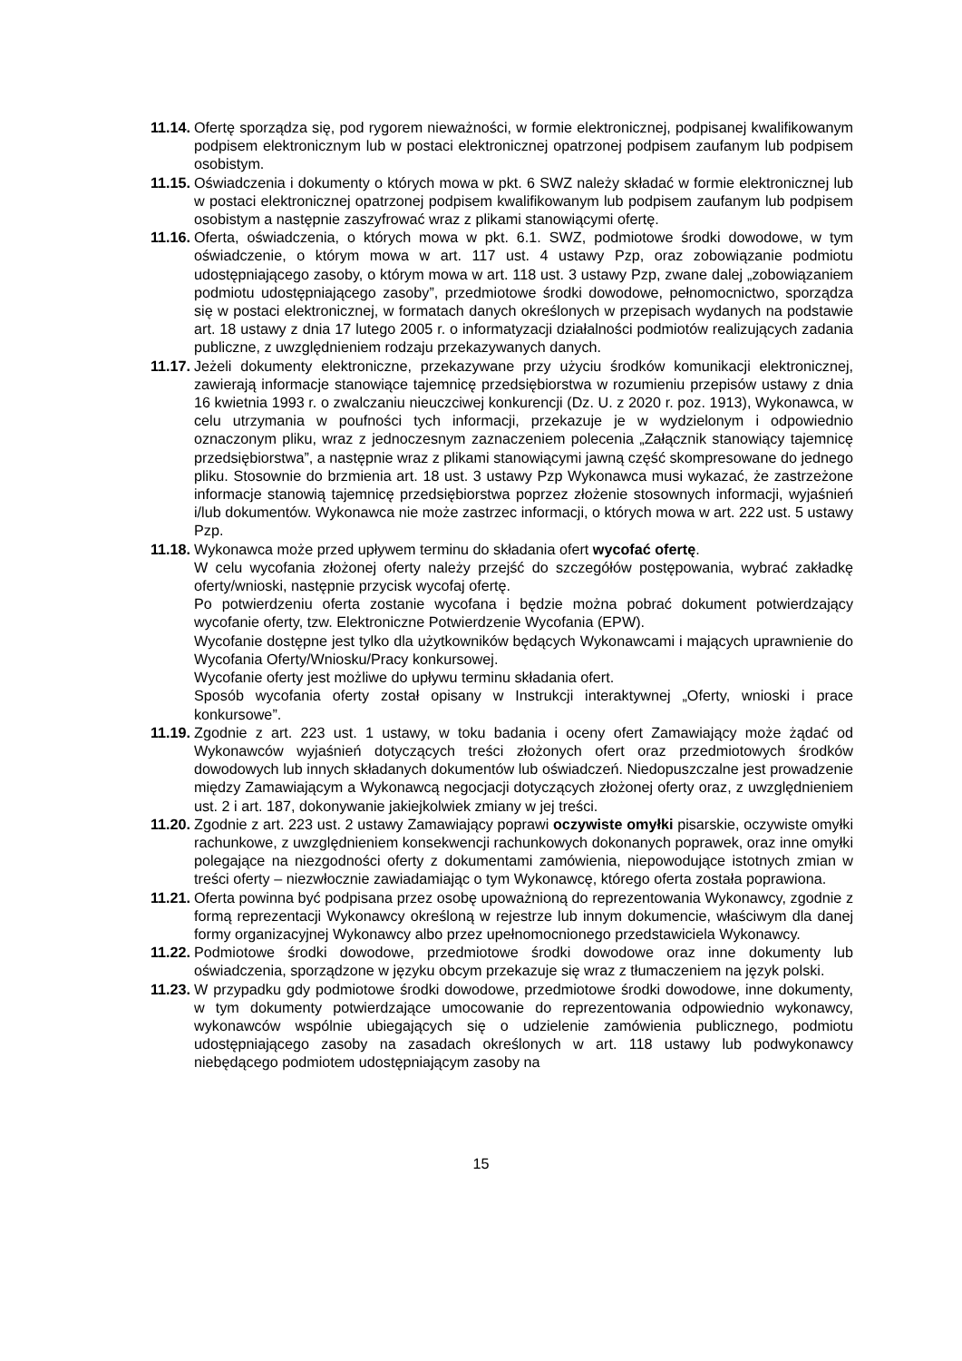11.14.
Ofertę sporządza się, pod rygorem nieważności, w formie elektronicznej, podpisanej kwalifikowanym podpisem elektronicznym lub w postaci elektronicznej opatrzonej podpisem zaufanym lub podpisem osobistym.
11.15.
Oświadczenia i dokumenty o których mowa w pkt. 6 SWZ należy składać w formie elektronicznej lub w postaci elektronicznej opatrzonej podpisem kwalifikowanym lub podpisem zaufanym lub podpisem osobistym a następnie zaszyfrować wraz z plikami stanowiącymi ofertę.
11.16.
Oferta, oświadczenia, o których mowa w pkt. 6.1. SWZ, podmiotowe środki dowodowe, w tym oświadczenie, o którym mowa w art. 117 ust. 4 ustawy Pzp, oraz zobowiązanie podmiotu udostępniającego zasoby, o którym mowa w art. 118 ust. 3 ustawy Pzp, zwane dalej „zobowiązaniem podmiotu udostępniającego zasoby”, przedmiotowe środki dowodowe, pełnomocnictwo, sporządza się w postaci elektronicznej, w formatach danych określonych w przepisach wydanych na podstawie art. 18 ustawy z dnia 17 lutego 2005 r. o informatyzacji działalności podmiotów realizujących zadania publiczne, z uwzględnieniem rodzaju przekazywanych danych.
11.17.
Jeżeli dokumenty elektroniczne, przekazywane przy użyciu środków komunikacji elektronicznej, zawierają informacje stanowiące tajemnicę przedsiębiorstwa w rozumieniu przepisów ustawy z dnia 16 kwietnia 1993 r. o zwalczaniu nieuczciwej konkurencji (Dz. U. z 2020 r. poz. 1913), Wykonawca, w celu utrzymania w poufności tych informacji, przekazuje je w wydzielonym i odpowiednio oznaczonym pliku, wraz z jednoczesnym zaznaczeniem polecenia „Załącznik stanowiący tajemnicę przedsiębiorstwa”, a następnie wraz z plikami stanowiącymi jawną część skompresowane do jednego pliku. Stosownie do brzmienia art. 18 ust. 3 ustawy Pzp Wykonawca musi wykazać, że zastrzeżone informacje stanowią tajemnicę przedsiębiorstwa poprzez złożenie stosownych informacji, wyjaśnień i/lub dokumentów. Wykonawca nie może zastrzec informacji, o których mowa w art. 222 ust. 5 ustawy Pzp.
11.18.
Wykonawca może przed upływem terminu do składania ofert wycofać ofertę.
W celu wycofania złożonej oferty należy przejść do szczegółów postępowania, wybrać zakładkę oferty/wnioski, następnie przycisk wycofaj ofertę.
Po potwierdzeniu oferta zostanie wycofana i będzie można pobrać dokument potwierdzający wycofanie oferty, tzw. Elektroniczne Potwierdzenie Wycofania (EPW).
Wycofanie dostępne jest tylko dla użytkowników będących Wykonawcami i mających uprawnienie do Wycofania Oferty/Wniosku/Pracy konkursowej.
Wycofanie oferty jest możliwe do upływu terminu składania ofert.
Sposób wycofania oferty został opisany w Instrukcji interaktywnej „Oferty, wnioski i prace konkursowe”.
11.19.
Zgodnie z art. 223 ust. 1 ustawy, w toku badania i oceny ofert Zamawiający może żądać od Wykonawców wyjaśnień dotyczących treści złożonych ofert oraz przedmiotowych środków dowodowych lub innych składanych dokumentów lub oświadczeń. Niedopuszczalne jest prowadzenie między Zamawiającym a Wykonawcą negocjacji dotyczących złożonej oferty oraz, z uwzględnieniem ust. 2 i art. 187, dokonywanie jakiejkolwiek zmiany w jej treści.
11.20.
Zgodnie z art. 223 ust. 2 ustawy Zamawiający poprawi oczywiste omyłki pisarskie, oczywiste omyłki rachunkowe, z uwzględnieniem konsekwencji rachunkowych dokonanych poprawek, oraz inne omyłki polegające na niezgodności oferty z dokumentami zamówienia, niepowodujące istotnych zmian w treści oferty – niezwłocznie zawiadamiając o tym Wykonawcę, którego oferta została poprawiona.
11.21.
Oferta powinna być podpisana przez osobę upoważnioną do reprezentowania Wykonawcy, zgodnie z formą reprezentacji Wykonawcy określoną w rejestrze lub innym dokumencie, właściwym dla danej formy organizacyjnej Wykonawcy albo przez upełnomocnionego przedstawiciela Wykonawcy.
11.22.
Podmiotowe środki dowodowe, przedmiotowe środki dowodowe oraz inne dokumenty lub oświadczenia, sporządzone w języku obcym przekazuje się wraz z tłumaczeniem na język polski.
11.23.
W przypadku gdy podmiotowe środki dowodowe, przedmiotowe środki dowodowe, inne dokumenty, w tym dokumenty potwierdzające umocowanie do reprezentowania odpowiednio wykonawcy, wykonawców wspólnie ubiegających się o udzielenie zamówienia publicznego, podmiotu udostępniającego zasoby na zasadach określonych w art. 118 ustawy lub podwykonawcy niebędącego podmiotem udostępniającym zasoby na
15